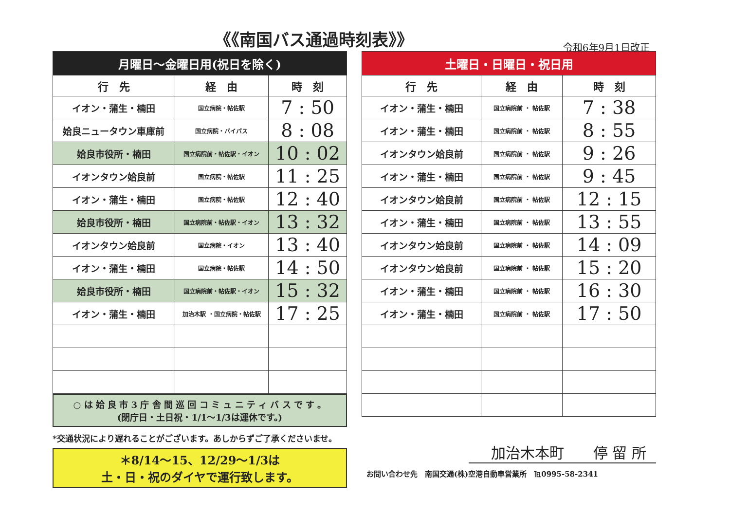《《南国バス通過時刻表》》
令和6年9月1日改正
| 月曜日～金曜日用(祝日を除く) | | |
| --- | --- | --- |
| 行 先 | 経 由 | 時 刻 |
| イオン・蒲生・楠田 | 国立病院・帖佐駅 | 7 : 50 |
| 姶良ニュータウン車庫前 | 国立病院・バイパス | 8 : 08 |
| 姶良市役所・楠田 | 国立病院前・帖佐駅・イオン | 10 : 02 |
| イオンタウン姶良前 | 国立病院・帖佐駅 | 11 : 25 |
| イオン・蒲生・楠田 | 国立病院・帖佐駅 | 12 : 40 |
| 姶良市役所・楠田 | 国立病院前・帖佐駅・イオン | 13 : 32 |
| イオンタウン姶良前 | 国立病院・イオン | 13 : 40 |
| イオン・蒲生・楠田 | 国立病院・帖佐駅 | 14 : 50 |
| 姶良市役所・楠田 | 国立病院前・帖佐駅・イオン | 15 : 32 |
| イオン・蒲生・楠田 | 加治木駅 ・国立病院・帖佐駅 | 17 : 25 |
○ は 姶 良 市 3 庁 舎 間 巡 回 コ ミ ュ ニ テ ィ バ ス で す 。
(閉庁日・土日祝・1/1～1/3は運休です。)
*交通状況により遅れることがございます。あしからずご了承くださいませ。
＊8/14～15、12/29～1/3は
土・日・祝のダイヤで運行致します。
| 土曜日・日曜日・祝日用 | | |
| --- | --- | --- |
| 行 先 | 経 由 | 時 刻 |
| イオン・蒲生・楠田 | 国立病院前 ・ 帖佐駅 | 7 : 38 |
| イオン・蒲生・楠田 | 国立病院前 ・ 帖佐駅 | 8 : 55 |
| イオンタウン姶良前 | 国立病院前 ・ 帖佐駅 | 9 : 26 |
| イオン・蒲生・楠田 | 国立病院前 ・ 帖佐駅 | 9 : 45 |
| イオンタウン姶良前 | 国立病院前 ・ 帖佐駅 | 12 : 15 |
| イオン・蒲生・楠田 | 国立病院前 ・ 帖佐駅 | 13 : 55 |
| イオンタウン姶良前 | 国立病院前 ・ 帖佐駅 | 14 : 09 |
| イオンタウン姶良前 | 国立病院前 ・ 帖佐駅 | 15 : 20 |
| イオン・蒲生・楠田 | 国立病院前 ・ 帖佐駅 | 16 : 30 |
| イオン・蒲生・楠田 | 国立病院前 ・ 帖佐駅 | 17 : 50 |
加治木本町　　停 留 所
お問い合わせ先　南国交通(株)空港自動車営業所　℡0995-58-2341